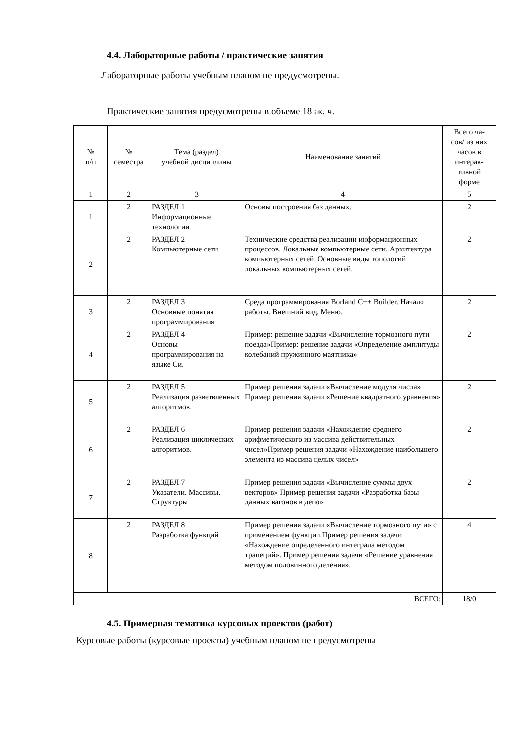4.4. Лабораторные работы / практические занятия
Лабораторные работы учебным планом не предусмотрены.
Практические занятия предусмотрены в объеме 18 ак. ч.
| № п/п | № семестра | Тема (раздел) учебной дисциплины | Наименование занятий | Всего ча- сов/ из них часов в интерак- тивной форме |
| --- | --- | --- | --- | --- |
| 1 | 2 | 3 | 4 | 5 |
| 1 | 2 | РАЗДЕЛ 1 Информационные технологии | Основы построения баз данных. | 2 |
| 2 | 2 | РАЗДЕЛ 2 Компьютерные сети | Технические средства реализации информационных процессов. Локальные компьютерные сети. Архитектура компьютерных сетей. Основные виды топологий локальных компьютерных сетей. | 2 |
| 3 | 2 | РАЗДЕЛ 3 Основные понятия программирования | Среда программирования Borland C++ Builder. Начало работы. Внешний вид. Меню. | 2 |
| 4 | 2 | РАЗДЕЛ 4 Основы программирования на языке Си. | Пример: решение задачи «Вычисление тормозного пути поезда»Пример: решение задачи «Определение амплитуды колебаний пружинного маятника» | 2 |
| 5 | 2 | РАЗДЕЛ 5 Реализация разветвленных алгоритмов. | Пример решения задачи «Вычисление модуля числа» Пример решения задачи «Решение квадратного уравнения» | 2 |
| 6 | 2 | РАЗДЕЛ 6 Реализация циклических алгоритмов. | Пример решения задачи «Нахождение среднего арифметического из массива действительных чисел»Пример решения задачи «Нахождение наибольшего элемента из массива целых чисел» | 2 |
| 7 | 2 | РАЗДЕЛ 7 Указатели. Массивы. Структуры | Пример решения задачи «Вычисление суммы двух векторов» Пример решения задачи «Разработка базы данных вагонов в депо» | 2 |
| 8 | 2 | РАЗДЕЛ 8 Разработка функций | Пример решения задачи «Вычисление тормозного пути» с применением функции.Пример решения задачи «Нахождение определенного интеграла методом трапеций». Пример решения задачи «Решение уравнения методом половинного деления». | 4 |
| ВСЕГО: | | | | 18/0 |
4.5. Примерная тематика курсовых проектов (работ)
Курсовые работы (курсовые проекты) учебным планом не предусмотрены